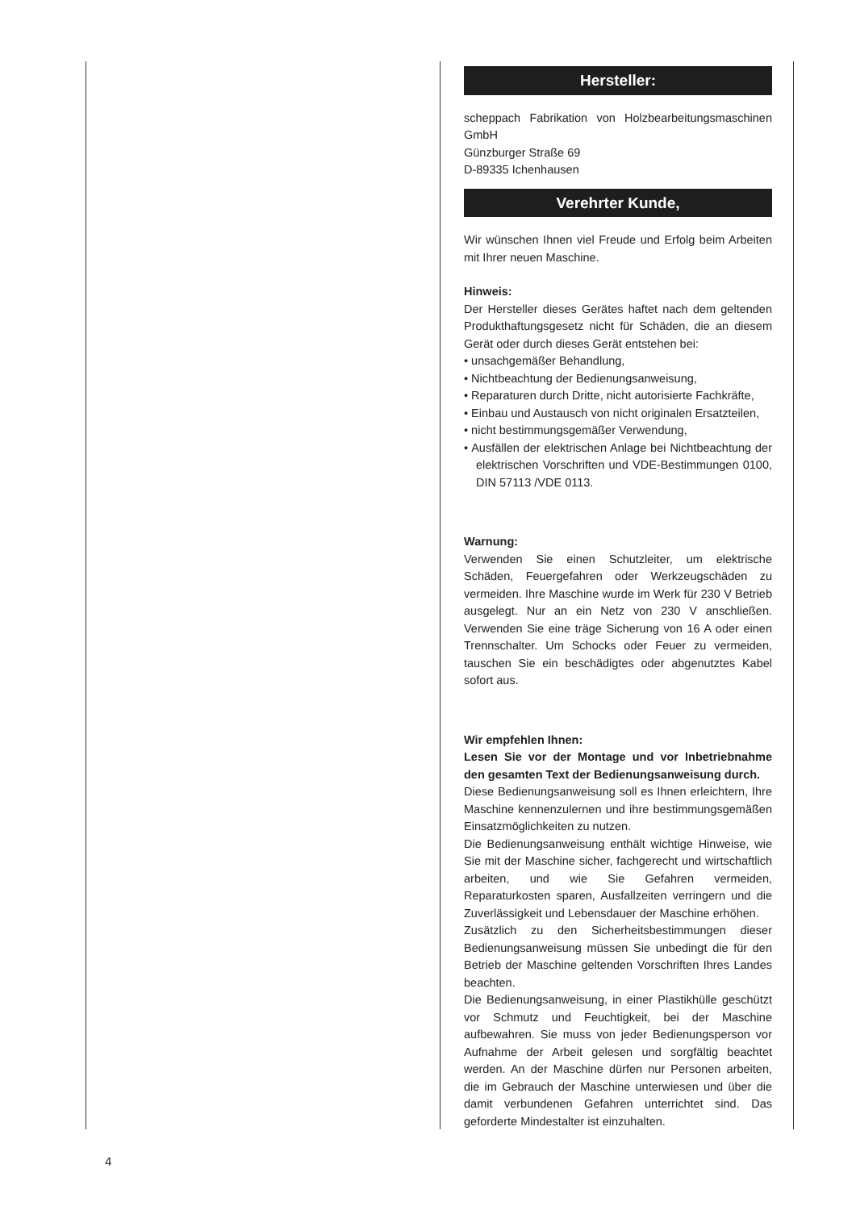Hersteller:
scheppach Fabrikation von Holzbearbeitungsmaschinen GmbH
Günzburger Straße 69
D-89335 Ichenhausen
Verehrter Kunde,
Wir wünschen Ihnen viel Freude und Erfolg beim Arbeiten mit Ihrer neuen Maschine.
Hinweis:
Der Hersteller dieses Gerätes haftet nach dem geltenden Produkthaftungsgesetz nicht für Schäden, die an diesem Gerät oder durch dieses Gerät entstehen bei:
• unsachgemäßer Behandlung,
• Nichtbeachtung der Bedienungsanweisung,
• Reparaturen durch Dritte, nicht autorisierte Fachkräfte,
• Einbau und Austausch von nicht originalen Ersatzteilen,
• nicht bestimmungsgemäßer Verwendung,
• Ausfällen der elektrischen Anlage bei Nichtbeachtung der elektrischen Vorschriften und VDE-Bestimmungen 0100, DIN 57113 /VDE 0113.
Warnung:
Verwenden Sie einen Schutzleiter, um elektrische Schäden, Feuergefahren oder Werkzeugschäden zu vermeiden. Ihre Maschine wurde im Werk für 230 V Betrieb ausgelegt. Nur an ein Netz von 230 V anschließen. Verwenden Sie eine träge Sicherung von 16 A oder einen Trennschalter. Um Schocks oder Feuer zu vermeiden, tauschen Sie ein beschädigtes oder abgenutztes Kabel sofort aus.
Wir empfehlen Ihnen:
Lesen Sie vor der Montage und vor Inbetriebnahme den gesamten Text der Bedienungsanweisung durch.
Diese Bedienungsanweisung soll es Ihnen erleichtern, Ihre Maschine kennenzulernen und ihre bestimmungsgemäßen Einsatzmöglichkeiten zu nutzen.
Die Bedienungsanweisung enthält wichtige Hinweise, wie Sie mit der Maschine sicher, fachgerecht und wirtschaftlich arbeiten, und wie Sie Gefahren vermeiden, Reparaturkosten sparen, Ausfallzeiten verringern und die Zuverlässigkeit und Lebensdauer der Maschine erhöhen.
Zusätzlich zu den Sicherheitsbestimmungen dieser Bedienungsanweisung müssen Sie unbedingt die für den Betrieb der Maschine geltenden Vorschriften Ihres Landes beachten.
Die Bedienungsanweisung, in einer Plastikhülle geschützt vor Schmutz und Feuchtigkeit, bei der Maschine aufbewahren. Sie muss von jeder Bedienungsperson vor Aufnahme der Arbeit gelesen und sorgfältig beachtet werden. An der Maschine dürfen nur Personen arbeiten, die im Gebrauch der Maschine unterwiesen und über die damit verbundenen Gefahren unterrichtet sind. Das geforderte Mindestalter ist einzuhalten.
4